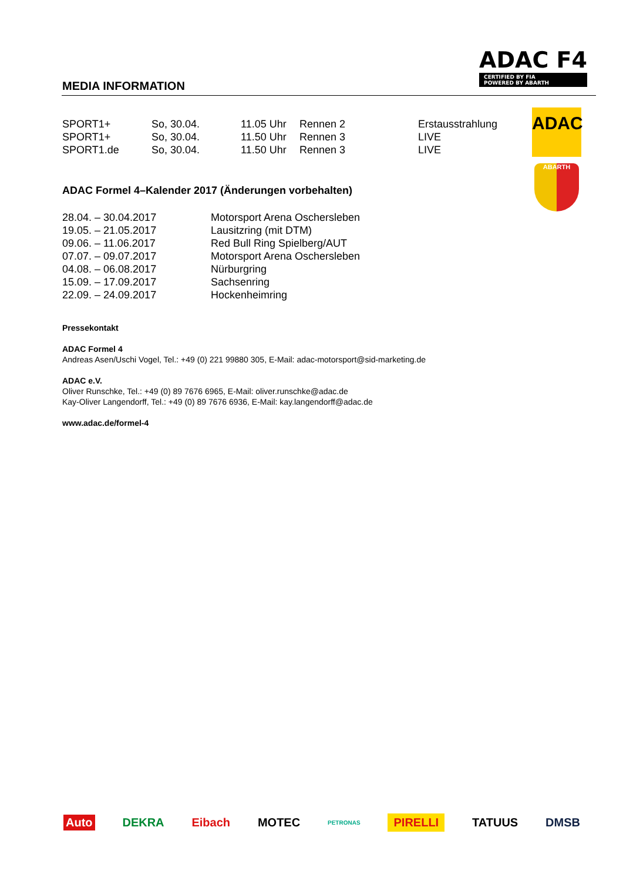MEDIA INFORMATION
ADAC F4
CERTIFIED BY FIA
POWERED BY ABARTH
ADAC
ABARTH
| SPORT1+ | So, 30.04. | 11.05 Uhr | Rennen 2 | Erstausstrahlung |
| SPORT1+ | So, 30.04. | 11.50 Uhr | Rennen 3 | LIVE |
| SPORT1.de | So, 30.04. | 11.50 Uhr | Rennen 3 | LIVE |
ADAC Formel 4–Kalender 2017 (Änderungen vorbehalten)
| 28.04. – 30.04.2017 | Motorsport Arena Oschersleben |
| 19.05. – 21.05.2017 | Lausitzring (mit DTM) |
| 09.06. – 11.06.2017 | Red Bull Ring Spielberg/AUT |
| 07.07. – 09.07.2017 | Motorsport Arena Oschersleben |
| 04.08. – 06.08.2017 | Nürburgring |
| 15.09. – 17.09.2017 | Sachsenring |
| 22.09. – 24.09.2017 | Hockenheimring |
Pressekontakt
ADAC Formel 4
Andreas Asen/Uschi Vogel, Tel.: +49 (0) 221 99880 305, E-Mail: adac-motorsport@sid-marketing.de
ADAC e.V.
Oliver Runschke, Tel.: +49 (0) 89 7676 6965, E-Mail: oliver.runschke@adac.de
Kay-Oliver Langendorff, Tel.: +49 (0) 89 7676 6936, E-Mail: kay.langendorff@adac.de
www.adac.de/formel-4
Auto DEKRA Eibach MOTEC PETRONAS PIRELLI TATUUS DMSB